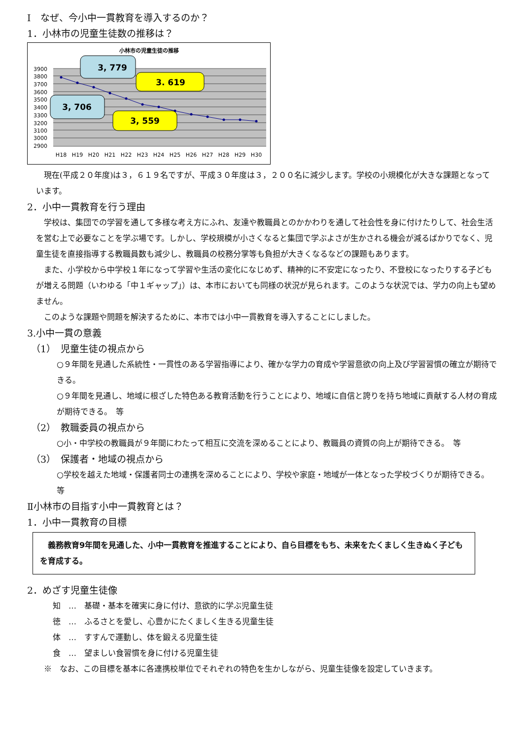Ⅰ　なぜ、今小中一貫教育を導入するのか？
1．小林市の児童生徒数の推移は？
小林市の児童生徒の推移
3900
3800
3700
3600
3500
3400
3300
3200
3100
3000
2900
H18
H19
H20
H21
H22
H23
H24
H25
H26
H27
H28
H29
H30
3, 779
3. 619
3, 706
3, 559
　現在(平成２０年度)は３，６１９名ですが、平成３０年度は３，２００名に減少します。学校の小規模化が大きな課題となっています。
2．小中一貫教育を行う理由
　学校は、集団での学習を通して多様な考え方にふれ、友達や教職員とのかかわりを通して社会性を身に付けたりして、社会生活を営む上で必要なことを学ぶ場です。しかし、学校規模が小さくなると集団で学ぶよさが生かされる機会が減るばかりでなく、児童生徒を直接指導する教職員数も減少し、教職員の校務分掌等も負担が大きくなるなどの課題もあります。
　また、小学校から中学校１年になって学習や生活の変化になじめず、精神的に不安定になったり、不登校になったりする子どもが増える問題（いわゆる「中１ギャップ」）は、本市においても同様の状況が見られます。このような状況では、学力の向上も望めません。
　このような課題や問題を解決するために、本市では小中一貫教育を導入することにしました。
3.小中一貫の意義
（1）　児童生徒の視点から
○９年間を見通した系統性・一貫性のある学習指導により、確かな学力の育成や学習意欲の向上及び学習習慣の確立が期待できる。
○９年間を見通し、地域に根ざした特色ある教育活動を行うことにより、地域に自信と誇りを持ち地域に貢献する人材の育成が期待できる。　等
（2）　教職委員の視点から
○小・中学校の教職員が９年間にわたって相互に交流を深めることにより、教職員の資質の向上が期待できる。　等
（3）　保護者・地域の視点から
○学校を越えた地域・保護者同士の連携を深めることにより、学校や家庭・地域が一体となった学校づくりが期待できる。　等
Ⅱ小林市の目指す小中一貫教育とは？
1．小中一貫教育の目標
　義務教育9年間を見通した、小中一貫教育を推進することにより、自ら目標をもち、未来をたくましく生きぬく子どもを育成する。
2．めざす児童生徒像
知　…　基礎・基本を確実に身に付け、意欲的に学ぶ児童生徒
徳　…　ふるさとを愛し、心豊かにたくましく生きる児童生徒
体　…　すすんで運動し、体を鍛える児童生徒
食　…　望ましい食習慣を身に付ける児童生徒
　※　なお、この目標を基本に各連携校単位でそれぞれの特色を生かしながら、児童生徒像を設定していきます。